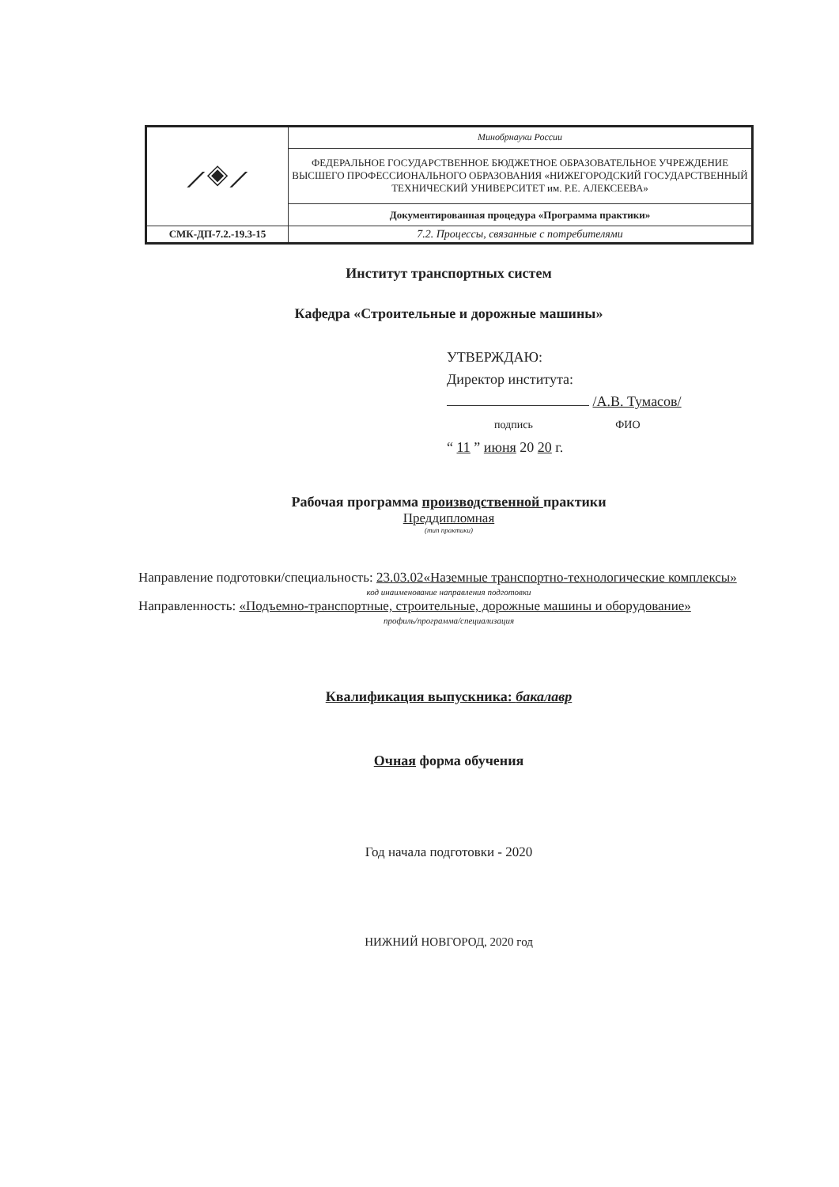| ⟋◈⟋ | Минобрнауки России |
| | ФЕДЕРАЛЬНОЕ ГОСУДАРСТВЕННОЕ БЮДЖЕТНОЕ ОБРАЗОВАТЕЛЬНОЕ УЧРЕЖДЕНИЕ ВЫСШЕГО ПРОФЕССИОНАЛЬНОГО ОБРАЗОВАНИЯ «НИЖЕГОРОДСКИЙ ГОСУДАРСТВЕННЫЙ ТЕХНИЧЕСКИЙ УНИВЕРСИТЕТ им. Р.Е. АЛЕКСЕЕВА» |
| | Документированная процедура «Программа практики» |
| СМК-ДП-7.2.-19.3-15 | 7.2. Процессы, связанные с потребителями |
Институт транспортных систем
Кафедра «Строительные и дорожные машины»
УТВЕРЖДАЮ:
Директор института:
/А.В. Тумасов/
подпись ФИО
“ 11 ” июня 20 20 г.
Рабочая программа производственной практики
Преддипломная
(тип практики)
Направление подготовки/специальность: 23.03.02«Наземные транспортно-технологические комплексы»
код инаименование направления подготовки
Направленность: «Подъемно-транспортные, строительные, дорожные машины и оборудование»
профиль/программа/специализация
Квалификация выпускника: бакалавр
Очная форма обучения
Год начала подготовки - 2020
НИЖНИЙ НОВГОРОД, 2020 год